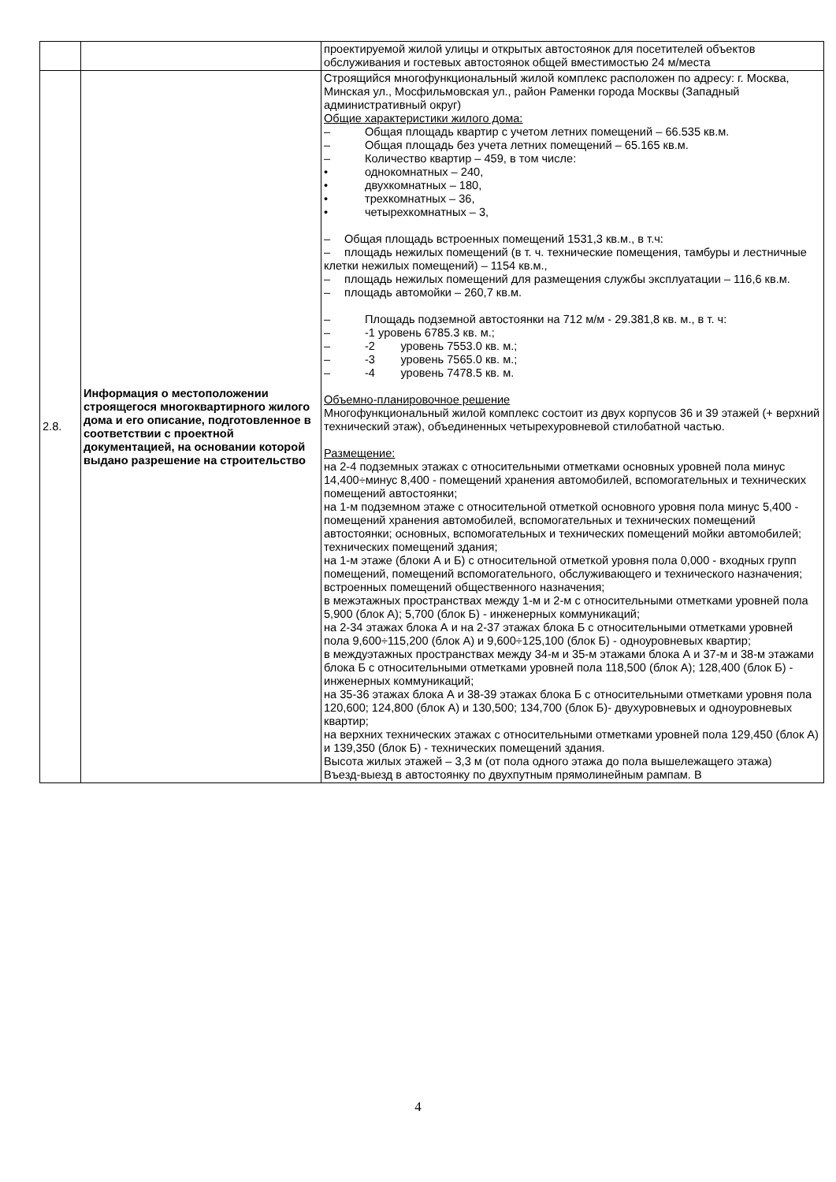| | | проектируемой жилой улицы и открытых автостоянок для посетителей объектов обслуживания и гостевых автостоянок общей вместимостью 24 м/места |
| 2.8. | Информация о местоположении строящегося многоквартирного жилого дома и его описание, подготовленное в соответствии с проектной документацией, на основании которой выдано разрешение на строительство | Строящийся многофункциональный жилой комплекс расположен по адресу: г. Москва, Минская ул., Мосфильмовская ул., район Раменки города Москвы (Западный административный округ) Общие характеристики жилого дома: – Общая площадь квартир с учетом летних помещений – 66.535 кв.м. – Общая площадь без учета летних помещений – 65.165 кв.м. – Количество квартир – 459, в том числе: • однокомнатных – 240, • двухкомнатных – 180, • трехкомнатных – 36, • четырехкомнатных – 3, – Общая площадь встроенных помещений 1531,3 кв.м., в т.ч: – площадь нежилых помещений (в т. ч. технические помещения, тамбуры и лестничные клетки нежилых помещений) – 1154 кв.м., – площадь нежилых помещений для размещения службы эксплуатации – 116,6 кв.м. – площадь автомойки – 260,7 кв.м. – Площадь подземной автостоянки на 712 м/м - 29.381,8 кв. м., в т. ч: – -1 уровень 6785.3 кв. м.; – -2 уровень 7553.0 кв. м.; – -3 уровень 7565.0 кв. м.; – -4 уровень 7478.5 кв. м. Объемно-планировочное решение Многофункциональный жилой комплекс состоит из двух корпусов 36 и 39 этажей (+ верхний технический этаж), объединенных четырехуровневой стилобатной частью. Размещение: на 2-4 подземных этажах с относительными отметками основных уровней пола минус 14,400÷минус 8,400 - помещений хранения автомобилей, вспомогательных и технических помещений автостоянки; на 1-м подземном этаже с относительной отметкой основного уровня пола минус 5,400 - помещений хранения автомобилей, вспомогательных и технических помещений автостоянки; основных, вспомогательных и технических помещений мойки автомобилей; технических помещений здания; на 1-м этаже (блоки А и Б) с относительной отметкой уровня пола 0,000 - входных групп помещений, помещений вспомогательного, обслуживающего и технического назначения; встроенных помещений общественного назначения; в межэтажных пространствах между 1-м и 2-м с относительными отметками уровней пола 5,900 (блок А); 5,700 (блок Б) - инженерных коммуникаций; на 2-34 этажах блока А и на 2-37 этажах блока Б с относительными отметками уровней пола 9,600÷115,200 (блок А) и 9,600÷125,100 (блок Б) - одноуровневых квартир; в междуэтажных пространствах между 34-м и 35-м этажами блока А и 37-м и 38-м этажами блока Б с относительными отметками уровней пола 118,500 (блок А); 128,400 (блок Б) - инженерных коммуникаций; на 35-36 этажах блока А и 38-39 этажах блока Б с относительными отметками уровня пола 120,600; 124,800 (блок А) и 130,500; 134,700 (блок Б)- двухуровневых и одноуровневых квартир; на верхних технических этажах с относительными отметками уровней пола 129,450 (блок А) и 139,350 (блок Б) - технических помещений здания. Высота жилых этажей – 3,3 м (от пола одного этажа до пола вышележащего этажа) Въезд-выезд в автостоянку по двухпутным прямолинейным рампам. В |
4